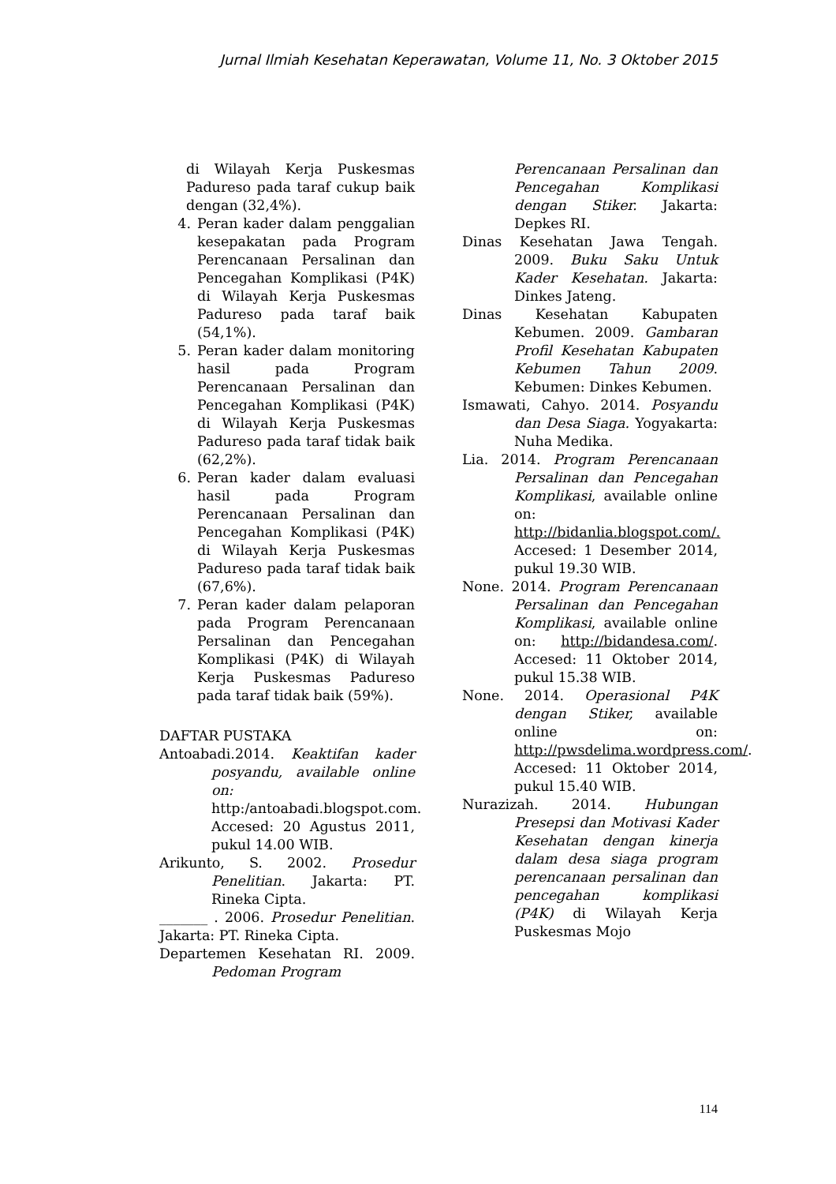Jurnal Ilmiah Kesehatan Keperawatan, Volume 11, No. 3 Oktober 2015
di Wilayah Kerja Puskesmas Padureso pada taraf cukup baik dengan (32,4%).
4. Peran kader dalam penggalian kesepakatan pada Program Perencanaan Persalinan dan Pencegahan Komplikasi (P4K) di Wilayah Kerja Puskesmas Padureso pada taraf baik (54,1%).
5. Peran kader dalam monitoring hasil pada Program Perencanaan Persalinan dan Pencegahan Komplikasi (P4K) di Wilayah Kerja Puskesmas Padureso pada taraf tidak baik (62,2%).
6. Peran kader dalam evaluasi hasil pada Program Perencanaan Persalinan dan Pencegahan Komplikasi (P4K) di Wilayah Kerja Puskesmas Padureso pada taraf tidak baik (67,6%).
7. Peran kader dalam pelaporan pada Program Perencanaan Persalinan dan Pencegahan Komplikasi (P4K) di Wilayah Kerja Puskesmas Padureso pada taraf tidak baik (59%).
DAFTAR PUSTAKA
Antoabadi.2014. Keaktifan kader posyandu, available online on: http:/antoabadi.blogspot.com. Accesed: 20 Agustus 2011, pukul 14.00 WIB.
Arikunto, S. 2002. Prosedur Penelitian. Jakarta: PT. Rineka Cipta.
_______ . 2006. Prosedur Penelitian. Jakarta: PT. Rineka Cipta.
Departemen Kesehatan RI. 2009. Pedoman Program
Perencanaan Persalinan dan Pencegahan Komplikasi dengan Stiker. Jakarta: Depkes RI.
Dinas Kesehatan Jawa Tengah. 2009. Buku Saku Untuk Kader Kesehatan. Jakarta: Dinkes Jateng.
Dinas Kesehatan Kabupaten Kebumen. 2009. Gambaran Profil Kesehatan Kabupaten Kebumen Tahun 2009. Kebumen: Dinkes Kebumen.
Ismawati, Cahyo. 2014. Posyandu dan Desa Siaga. Yogyakarta: Nuha Medika.
Lia. 2014. Program Perencanaan Persalinan dan Pencegahan Komplikasi, available online on: http://bidanlia.blogspot.com/. Accesed: 1 Desember 2014, pukul 19.30 WIB.
None. 2014. Program Perencanaan Persalinan dan Pencegahan Komplikasi, available online on: http://bidandesa.com/. Accesed: 11 Oktober 2014, pukul 15.38 WIB.
None. 2014. Operasional P4K dengan Stiker, available online on: http://pwsdelima.wordpress.com/. Accesed: 11 Oktober 2014, pukul 15.40 WIB.
Nurazizah. 2014. Hubungan Presepsi dan Motivasi Kader Kesehatan dengan kinerja dalam desa siaga program perencanaan persalinan dan pencegahan komplikasi (P4K) di Wilayah Kerja Puskesmas Mojo
114